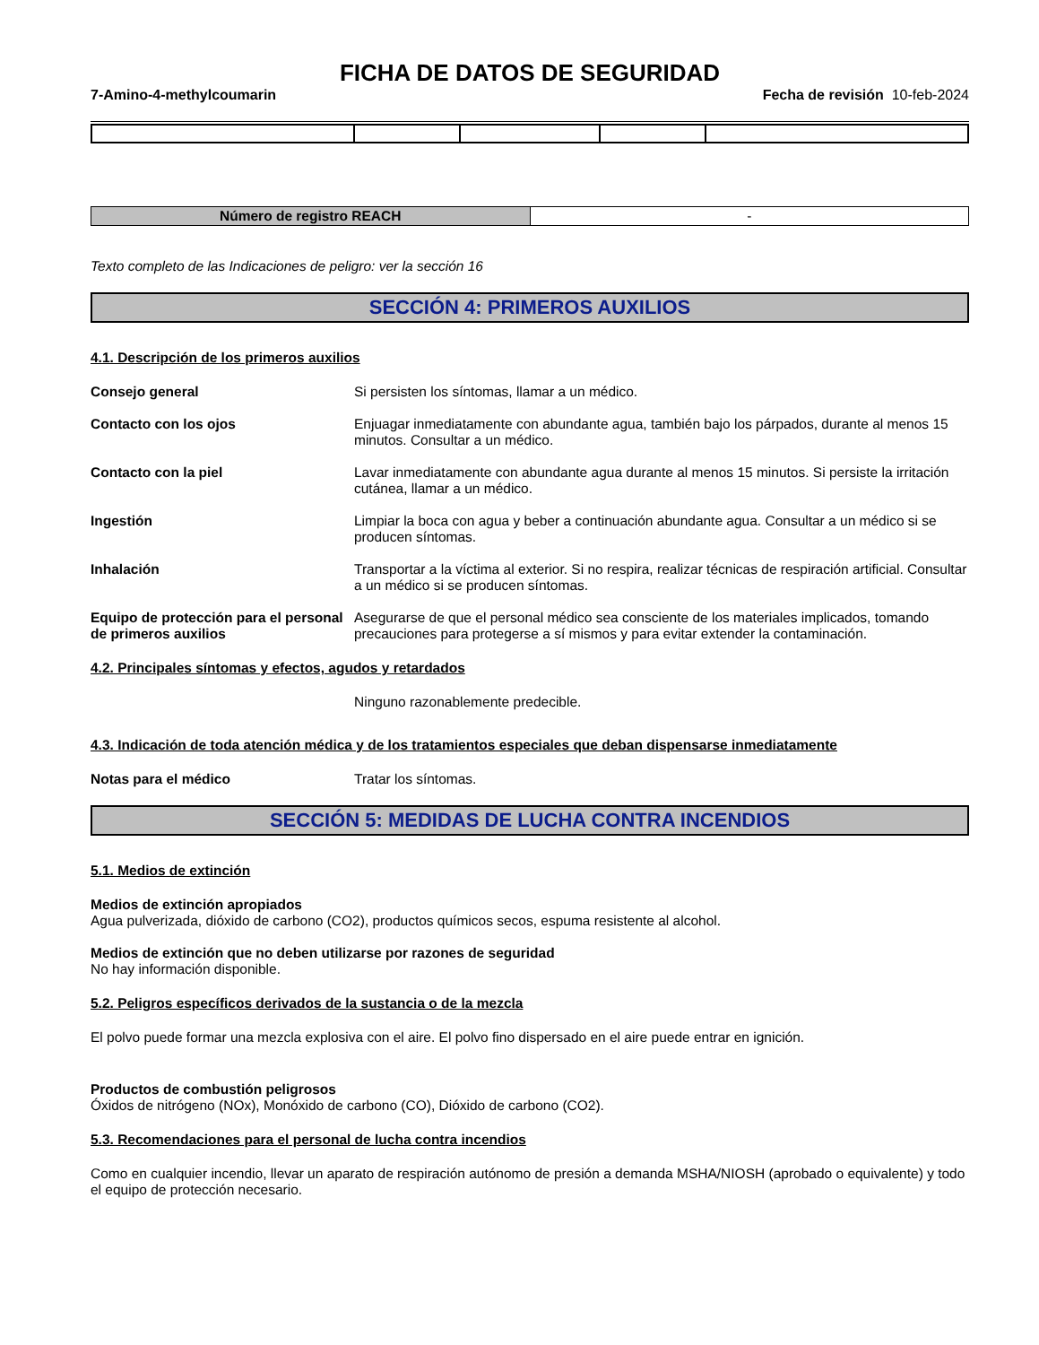FICHA DE DATOS DE SEGURIDAD
7-Amino-4-methylcoumarin Fecha de revisión 10-feb-2024
| Número de registro REACH | - |
Texto completo de las Indicaciones de peligro: ver la sección 16
SECCIÓN 4: PRIMEROS AUXILIOS
4.1. Descripción de los primeros auxilios
Consejo general Si persisten los síntomas, llamar a un médico.
Contacto con los ojos Enjuagar inmediatamente con abundante agua, también bajo los párpados, durante al menos 15 minutos. Consultar a un médico.
Contacto con la piel Lavar inmediatamente con abundante agua durante al menos 15 minutos. Si persiste la irritación cutánea, llamar a un médico.
Ingestión Limpiar la boca con agua y beber a continuación abundante agua. Consultar a un médico si se producen síntomas.
Inhalación Transportar a la víctima al exterior. Si no respira, realizar técnicas de respiración artificial. Consultar a un médico si se producen síntomas.
Equipo de protección para el personal de primeros auxilios
Asegurarse de que el personal médico sea consciente de los materiales implicados, tomando precauciones para protegerse a sí mismos y para evitar extender la contaminación.
4.2. Principales síntomas y efectos, agudos y retardados
Ninguno razonablemente predecible.
4.3. Indicación de toda atención médica y de los tratamientos especiales que deban dispensarse inmediatamente
Notas para el médico Tratar los síntomas.
SECCIÓN 5: MEDIDAS DE LUCHA CONTRA INCENDIOS
5.1. Medios de extinción
Medios de extinción apropiados
Agua pulverizada, dióxido de carbono (CO2), productos químicos secos, espuma resistente al alcohol.
Medios de extinción que no deben utilizarse por razones de seguridad
No hay información disponible.
5.2. Peligros específicos derivados de la sustancia o de la mezcla
El polvo puede formar una mezcla explosiva con el aire. El polvo fino dispersado en el aire puede entrar en ignición.
Productos de combustión peligrosos
Óxidos de nitrógeno (NOx), Monóxido de carbono (CO), Dióxido de carbono (CO2).
5.3. Recomendaciones para el personal de lucha contra incendios
Como en cualquier incendio, llevar un aparato de respiración autónomo de presión a demanda MSHA/NIOSH (aprobado o equivalente) y todo el equipo de protección necesario.